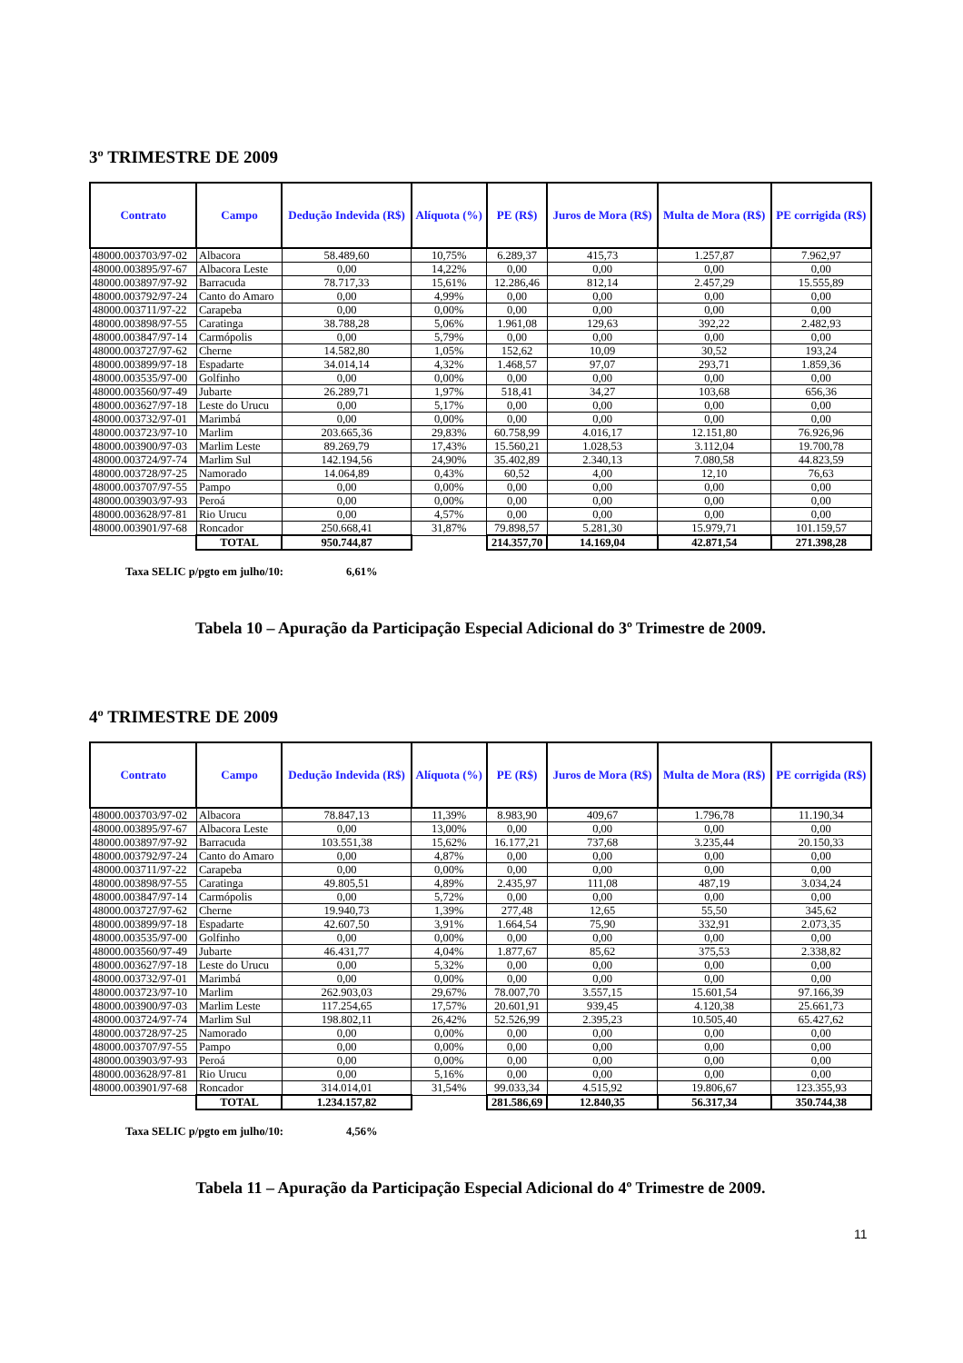3º TRIMESTRE DE 2009
| Contrato | Campo | Dedução Indevida (R$) | Alíquota (%) | PE (R$) | Juros de Mora (R$) | Multa de Mora (R$) | PE corrigida (R$) |
| --- | --- | --- | --- | --- | --- | --- | --- |
| 48000.003703/97-02 | Albacora | 58.489,60 | 10,75% | 6.289,37 | 415,73 | 1.257,87 | 7.962,97 |
| 48000.003895/97-67 | Albacora Leste | 0,00 | 14,22% | 0,00 | 0,00 | 0,00 | 0,00 |
| 48000.003897/97-92 | Barracuda | 78.717,33 | 15,61% | 12.286,46 | 812,14 | 2.457,29 | 15.555,89 |
| 48000.003792/97-24 | Canto do Amaro | 0,00 | 4,99% | 0,00 | 0,00 | 0,00 | 0,00 |
| 48000.003711/97-22 | Carapeba | 0,00 | 0,00% | 0,00 | 0,00 | 0,00 | 0,00 |
| 48000.003898/97-55 | Caratinga | 38.788,28 | 5,06% | 1.961,08 | 129,63 | 392,22 | 2.482,93 |
| 48000.003847/97-14 | Carmópolis | 0,00 | 5,79% | 0,00 | 0,00 | 0,00 | 0,00 |
| 48000.003727/97-62 | Cherne | 14.582,80 | 1,05% | 152,62 | 10,09 | 30,52 | 193,24 |
| 48000.003899/97-18 | Espadarte | 34.014,14 | 4,32% | 1.468,57 | 97,07 | 293,71 | 1.859,36 |
| 48000.003535/97-00 | Golfinho | 0,00 | 0,00% | 0,00 | 0,00 | 0,00 | 0,00 |
| 48000.003560/97-49 | Jubarte | 26.289,71 | 1,97% | 518,41 | 34,27 | 103,68 | 656,36 |
| 48000.003627/97-18 | Leste do Urucu | 0,00 | 5,17% | 0,00 | 0,00 | 0,00 | 0,00 |
| 48000.003732/97-01 | Marimbá | 0,00 | 0,00% | 0,00 | 0,00 | 0,00 | 0,00 |
| 48000.003723/97-10 | Marlim | 203.665,36 | 29,83% | 60.758,99 | 4.016,17 | 12.151,80 | 76.926,96 |
| 48000.003900/97-03 | Marlim Leste | 89.269,79 | 17,43% | 15.560,21 | 1.028,53 | 3.112,04 | 19.700,78 |
| 48000.003724/97-74 | Marlim Sul | 142.194,56 | 24,90% | 35.402,89 | 2.340,13 | 7.080,58 | 44.823,59 |
| 48000.003728/97-25 | Namorado | 14.064,89 | 0,43% | 60,52 | 4,00 | 12,10 | 76,63 |
| 48000.003707/97-55 | Pampo | 0,00 | 0,00% | 0,00 | 0,00 | 0,00 | 0,00 |
| 48000.003903/97-93 | Peroá | 0,00 | 0,00% | 0,00 | 0,00 | 0,00 | 0,00 |
| 48000.003628/97-81 | Rio Urucu | 0,00 | 4,57% | 0,00 | 0,00 | 0,00 | 0,00 |
| 48000.003901/97-68 | Roncador | 250.668,41 | 31,87% | 79.898,57 | 5.281,30 | 15.979,71 | 101.159,57 |
| | TOTAL | 950.744,87 | | 214.357,70 | 14.169,04 | 42.871,54 | 271.398,28 |
Taxa SELIC p/pgto em julho/10: 6,61%
Tabela 10 – Apuração da Participação Especial Adicional do 3º Trimestre de 2009.
4º TRIMESTRE DE 2009
| Contrato | Campo | Dedução Indevida (R$) | Alíquota (%) | PE (R$) | Juros de Mora (R$) | Multa de Mora (R$) | PE corrigida (R$) |
| --- | --- | --- | --- | --- | --- | --- | --- |
| 48000.003703/97-02 | Albacora | 78.847,13 | 11,39% | 8.983,90 | 409,67 | 1.796,78 | 11.190,34 |
| 48000.003895/97-67 | Albacora Leste | 0,00 | 13,00% | 0,00 | 0,00 | 0,00 | 0,00 |
| 48000.003897/97-92 | Barracuda | 103.551,38 | 15,62% | 16.177,21 | 737,68 | 3.235,44 | 20.150,33 |
| 48000.003792/97-24 | Canto do Amaro | 0,00 | 4,87% | 0,00 | 0,00 | 0,00 | 0,00 |
| 48000.003711/97-22 | Carapeba | 0,00 | 0,00% | 0,00 | 0,00 | 0,00 | 0,00 |
| 48000.003898/97-55 | Caratinga | 49.805,51 | 4,89% | 2.435,97 | 111,08 | 487,19 | 3.034,24 |
| 48000.003847/97-14 | Carmópolis | 0,00 | 5,72% | 0,00 | 0,00 | 0,00 | 0,00 |
| 48000.003727/97-62 | Cherne | 19.940,73 | 1,39% | 277,48 | 12,65 | 55,50 | 345,62 |
| 48000.003899/97-18 | Espadarte | 42.607,50 | 3,91% | 1.664,54 | 75,90 | 332,91 | 2.073,35 |
| 48000.003535/97-00 | Golfinho | 0,00 | 0,00% | 0,00 | 0,00 | 0,00 | 0,00 |
| 48000.003560/97-49 | Jubarte | 46.431,77 | 4,04% | 1.877,67 | 85,62 | 375,53 | 2.338,82 |
| 48000.003627/97-18 | Leste do Urucu | 0,00 | 5,32% | 0,00 | 0,00 | 0,00 | 0,00 |
| 48000.003732/97-01 | Marimbá | 0,00 | 0,00% | 0,00 | 0,00 | 0,00 | 0,00 |
| 48000.003723/97-10 | Marlim | 262.903,03 | 29,67% | 78.007,70 | 3.557,15 | 15.601,54 | 97.166,39 |
| 48000.003900/97-03 | Marlim Leste | 117.254,65 | 17,57% | 20.601,91 | 939,45 | 4.120,38 | 25.661,73 |
| 48000.003724/97-74 | Marlim Sul | 198.802,11 | 26,42% | 52.526,99 | 2.395,23 | 10.505,40 | 65.427,62 |
| 48000.003728/97-25 | Namorado | 0,00 | 0,00% | 0,00 | 0,00 | 0,00 | 0,00 |
| 48000.003707/97-55 | Pampo | 0,00 | 0,00% | 0,00 | 0,00 | 0,00 | 0,00 |
| 48000.003903/97-93 | Peroá | 0,00 | 0,00% | 0,00 | 0,00 | 0,00 | 0,00 |
| 48000.003628/97-81 | Rio Urucu | 0,00 | 5,16% | 0,00 | 0,00 | 0,00 | 0,00 |
| 48000.003901/97-68 | Roncador | 314.014,01 | 31,54% | 99.033,34 | 4.515,92 | 19.806,67 | 123.355,93 |
| | TOTAL | 1.234.157,82 | | 281.586,69 | 12.840,35 | 56.317,34 | 350.744,38 |
Taxa SELIC p/pgto em julho/10: 4,56%
Tabela 11 – Apuração da Participação Especial Adicional do 4º Trimestre de 2009.
11